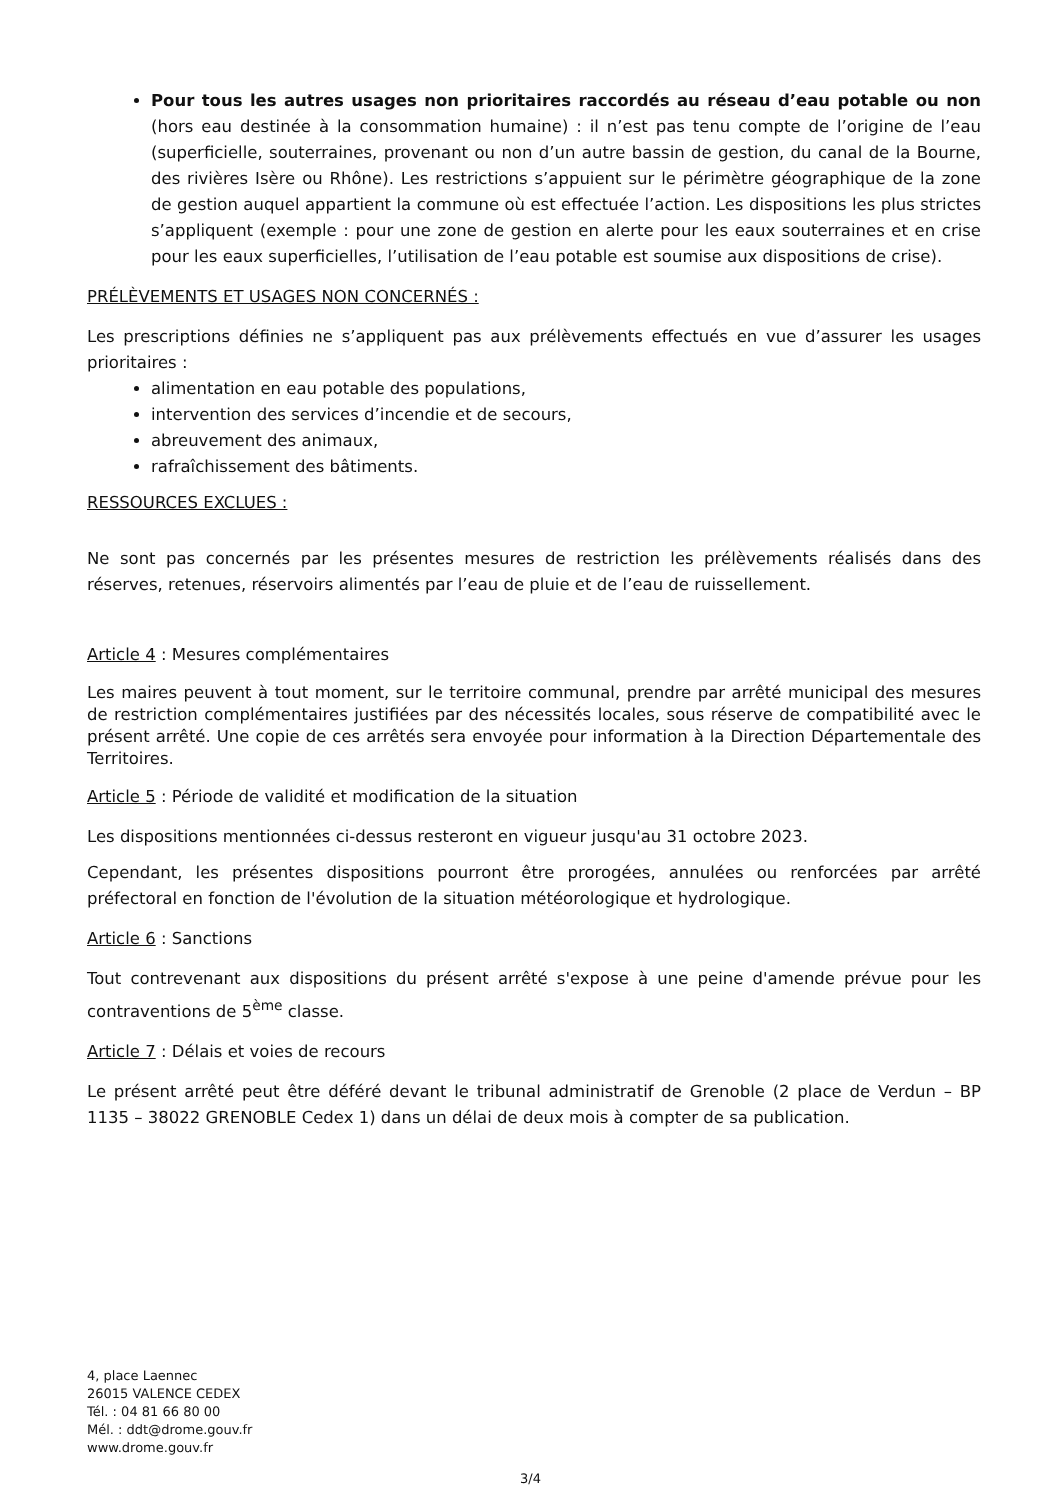Pour tous les autres usages non prioritaires raccordés au réseau d’eau potable ou non (hors eau destinée à la consommation humaine) : il n’est pas tenu compte de l’origine de l’eau (superficielle, souterraines, provenant ou non d’un autre bassin de gestion, du canal de la Bourne, des rivières Isère ou Rhône). Les restrictions s’appuient sur le périmètre géographique de la zone de gestion auquel appartient la commune où est effectuée l’action. Les dispositions les plus strictes s’appliquent (exemple : pour une zone de gestion en alerte pour les eaux souterraines et en crise pour les eaux superficielles, l’utilisation de l’eau potable est soumise aux dispositions de crise).
PRÉLÈVEMENTS ET USAGES NON CONCERNÉS :
Les prescriptions définies ne s’appliquent pas aux prélèvements effectués en vue d’assurer les usages prioritaires :
alimentation en eau potable des populations,
intervention des services d’incendie et de secours,
abreuvement des animaux,
rafraîchissement des bâtiments.
RESSOURCES EXCLUES :
Ne sont pas concernés par les présentes mesures de restriction les prélèvements réalisés dans des réserves, retenues, réservoirs alimentés par l’eau de pluie et de l’eau de ruissellement.
Article 4 : Mesures complémentaires
Les maires peuvent à tout moment, sur le territoire communal, prendre par arrêté municipal des mesures de restriction complémentaires justifiées par des nécessités locales, sous réserve de compatibilité avec le présent arrêté. Une copie de ces arrêtés sera envoyée pour information à la Direction Départementale des Territoires.
Article 5 : Période de validité et modification de la situation
Les dispositions mentionnées ci-dessus resteront en vigueur jusqu'au 31 octobre 2023.
Cependant, les présentes dispositions pourront être prorogées, annulées ou renforcées par arrêté préfectoral en fonction de l'évolution de la situation météorologique et hydrologique.
Article 6 : Sanctions
Tout contrevenant aux dispositions du présent arrêté s'expose à une peine d'amende prévue pour les contraventions de 5<sup>ème</sup> classe.
Article 7 : Délais et voies de recours
Le présent arrêté peut être déféré devant le tribunal administratif de Grenoble (2 place de Verdun – BP 1135 – 38022 GRENOBLE Cedex 1) dans un délai de deux mois à compter de sa publication.
4, place Laennec
26015 VALENCE CEDEX
Tél. : 04 81 66 80 00
Mél. : ddt@drome.gouv.fr
www.drome.gouv.fr
3/4